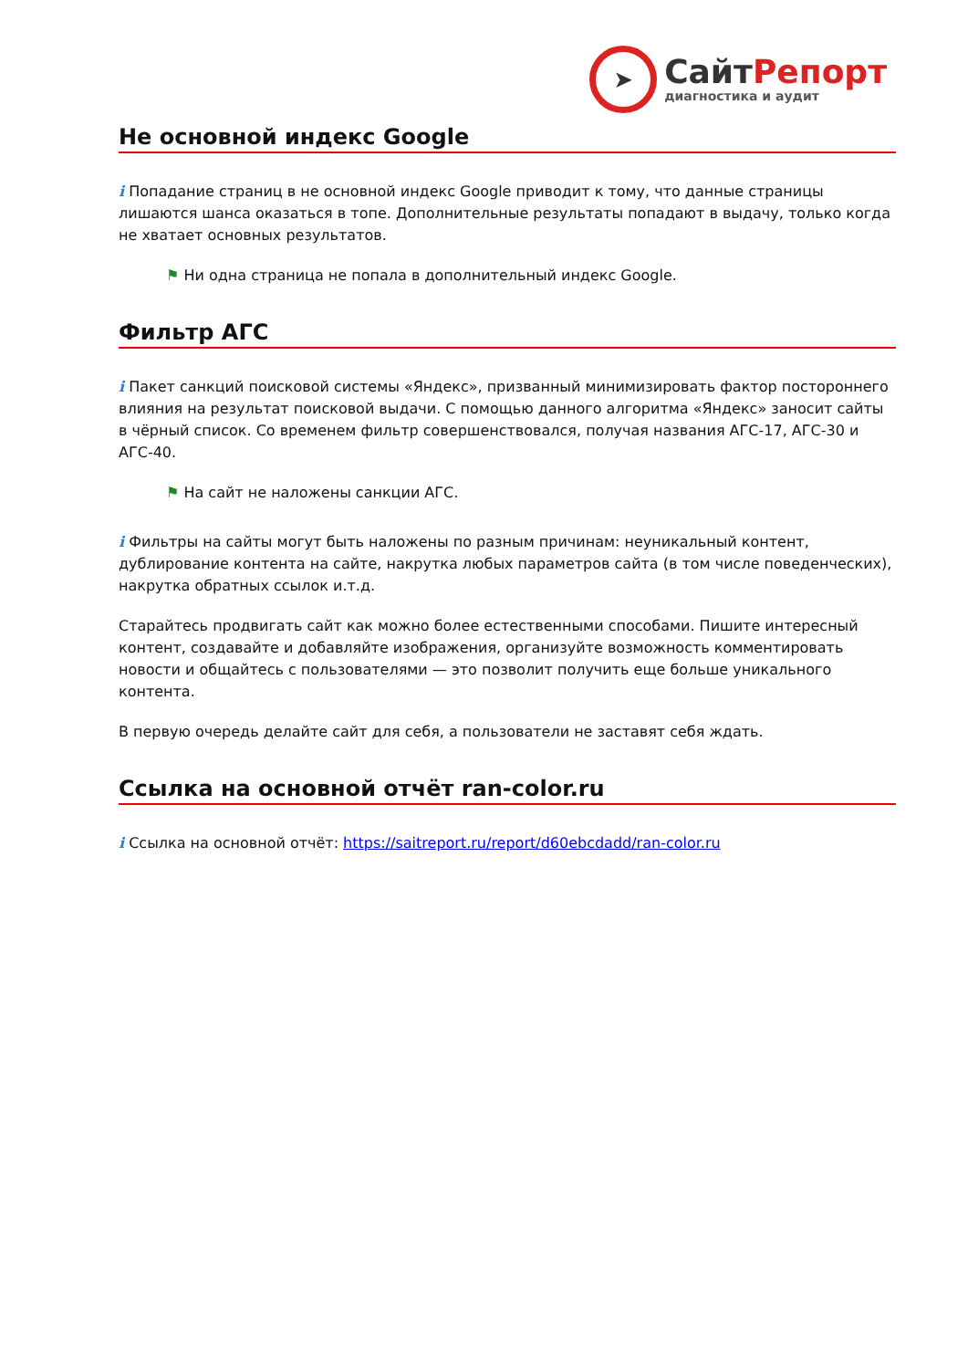➤
СайтРепорт
диагностика и аудит
Не основной индекс Google
i Попадание страниц в не основной индекс Google приводит к тому, что данные страницы лишаются шанса оказаться в топе. Дополнительные результаты попадают в выдачу, только когда не хватает основных результатов.
⚑ Ни одна страница не попала в дополнительный индекс Google.
Фильтр АГС
i Пакет санкций поисковой системы «Яндекс», призванный минимизировать фактор постороннего влияния на результат поисковой выдачи. С помощью данного алгоритма «Яндекс» заносит сайты в чёрный список. Со временем фильтр совершенствовался, получая названия АГС-17, АГС-30 и АГС-40.
⚑ На сайт не наложены санкции АГС.
i Фильтры на сайты могут быть наложены по разным причинам: неуникальный контент, дублирование контента на сайте, накрутка любых параметров сайта (в том числе поведенческих), накрутка обратных ссылок и.т.д.
Старайтесь продвигать сайт как можно более естественными способами. Пишите интересный контент, создавайте и добавляйте изображения, организуйте возможность комментировать новости и общайтесь с пользователями — это позволит получить еще больше уникального контента.
В первую очередь делайте сайт для себя, а пользователи не заставят себя ждать.
Ссылка на основной отчёт ran-color.ru
i Ссылка на основной отчёт: https://saitreport.ru/report/d60ebcdadd/ran-color.ru